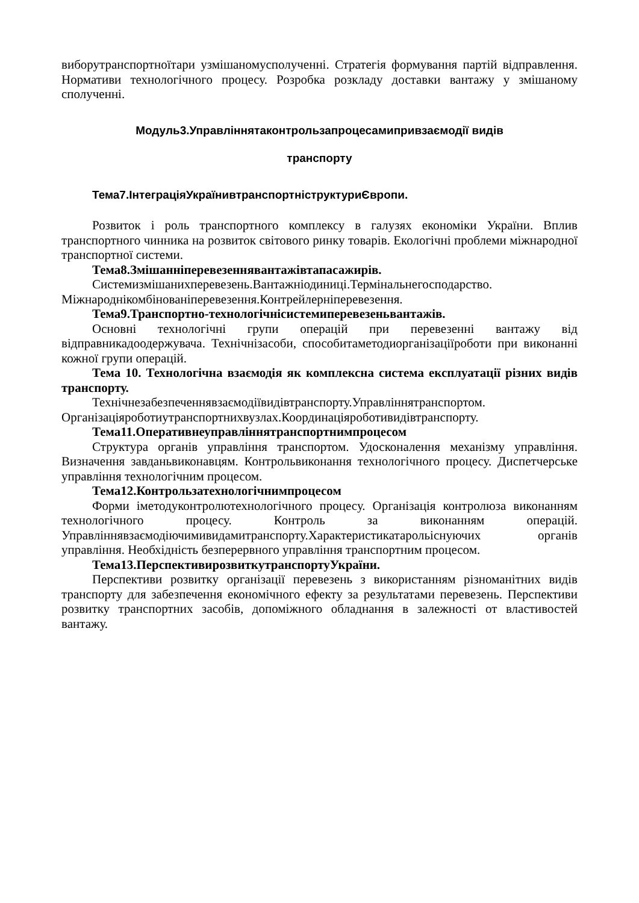виборутранспортноїтари узмішаномусполученні. Стратегія формування партій відправлення. Нормативи технологічного процесу. Розробка розкладу доставки вантажу у змішаному сполученні.
Модуль3.Управліннятаконтрользапроцесамипривзаємодії видів
транспорту
Тема7.ІнтеграціяУкраїнивтранспортніструктуриЄвропи.
Розвиток і роль транспортного комплексу в галузях економіки України. Вплив транспортного чинника на розвиток світового ринку товарів. Екологічні проблеми міжнародної транспортної системи.
Тема8.Змішанніперевезеннявантажівтапасажирів.
Системизмішанихперевезень.Вантажніодиниці.Термінальнегосподарство. Міжнароднікомбінованіперевезення.Контрейлерніперевезення.
Тема9.Транспортно-технологічнісистемиперевезеньвантажів.
Основні технологічні групи операцій при перевезенні вантажу від відправникадоодержувача. Технічнізасоби, способитаметодиорганізаціїроботи при виконанні кожної групи операцій.
Тема 10. Технологічна взаємодія як комплексна система експлуатації різних видів транспорту.
Технічнезабезпеченнявзаємодіївидівтранспорту.Управліннятранспортом. Організаціяроботиутранспортнихвузлах.Координаціяроботивидівтранспорту.
Тема11.Оперативнеуправліннятранспортнимпроцесом
Структура органів управління транспортом. Удосконалення механізму управління. Визначення завданьвиконавцям. Контрольвиконання технологічного процесу. Диспетчерське управління технологічним процесом.
Тема12.Контрользатехнологічнимпроцесом
Форми іметодуконтролютехнологічного процесу. Організація контролюза виконанням технологічного процесу. Контроль за виконанням операцій. Управліннявзаємодіючимивидамитранспорту.Характеристикатарольіснуючих органів управління. Необхідність безперервного управління транспортним процесом.
Тема13.ПерспективирозвиткутранспортуУкраїни.
Перспективи розвитку організації перевезень з використанням різноманітних видів транспорту для забезпечення економічного ефекту за результатами перевезень. Перспективи розвитку транспортних засобів, допоміжного обладнання в залежності от властивостей вантажу.